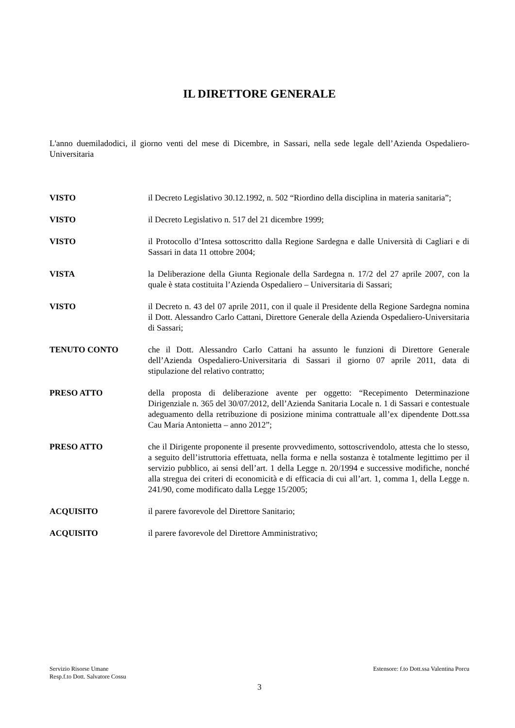IL DIRETTORE GENERALE
L'anno duemiladodici, il giorno venti del mese di Dicembre, in Sassari, nella sede legale dell’Azienda Ospedaliero-Universitaria
| VISTO | il Decreto Legislativo 30.12.1992, n. 502 “Riordino della disciplina in materia sanitaria”; |
| VISTO | il Decreto Legislativo n. 517 del 21 dicembre 1999; |
| VISTO | il Protocollo d’Intesa sottoscritto dalla Regione Sardegna e dalle Università di Cagliari e di Sassari in data 11 ottobre 2004; |
| VISTA | la Deliberazione della Giunta Regionale della Sardegna n. 17/2 del 27 aprile 2007, con la quale è stata costituita l’Azienda Ospedaliero – Universitaria di Sassari; |
| VISTO | il Decreto n. 43 del 07 aprile 2011, con il quale il Presidente della Regione Sardegna nomina il Dott. Alessandro Carlo Cattani, Direttore Generale della Azienda Ospedaliero-Universitaria di Sassari; |
| TENUTO CONTO | che il Dott. Alessandro Carlo Cattani ha assunto le funzioni di Direttore Generale dell’Azienda Ospedaliero-Universitaria di Sassari il giorno 07 aprile 2011, data di stipulazione del relativo contratto; |
| PRESO ATTO | della proposta di deliberazione avente per oggetto: “Recepimento Determinazione Dirigenziale n. 365 del 30/07/2012, dell’Azienda Sanitaria Locale n. 1 di Sassari e contestuale adeguamento della retribuzione di posizione minima contrattuale all’ex dipendente Dott.ssa Cau Maria Antonietta – anno 2012”; |
| PRESO ATTO | che il Dirigente proponente il presente provvedimento, sottoscrivendolo, attesta che lo stesso, a seguito dell’istruttoria effettuata, nella forma e nella sostanza è totalmente legittimo per il servizio pubblico, ai sensi dell’art. 1 della Legge n. 20/1994 e successive modifiche, nonché alla stregua dei criteri di economicità e di efficacia di cui all’art. 1, comma 1, della Legge n. 241/90, come modificato dalla Legge 15/2005; |
| ACQUISITO | il parere favorevole del Direttore Sanitario; |
| ACQUISITO | il parere favorevole del Direttore Amministrativo; |
Estensore: f.to Dott.ssa Valentina Porcu
Servizio Risorse Umane
Resp.f.to Dott. Salvatore Cossu
3